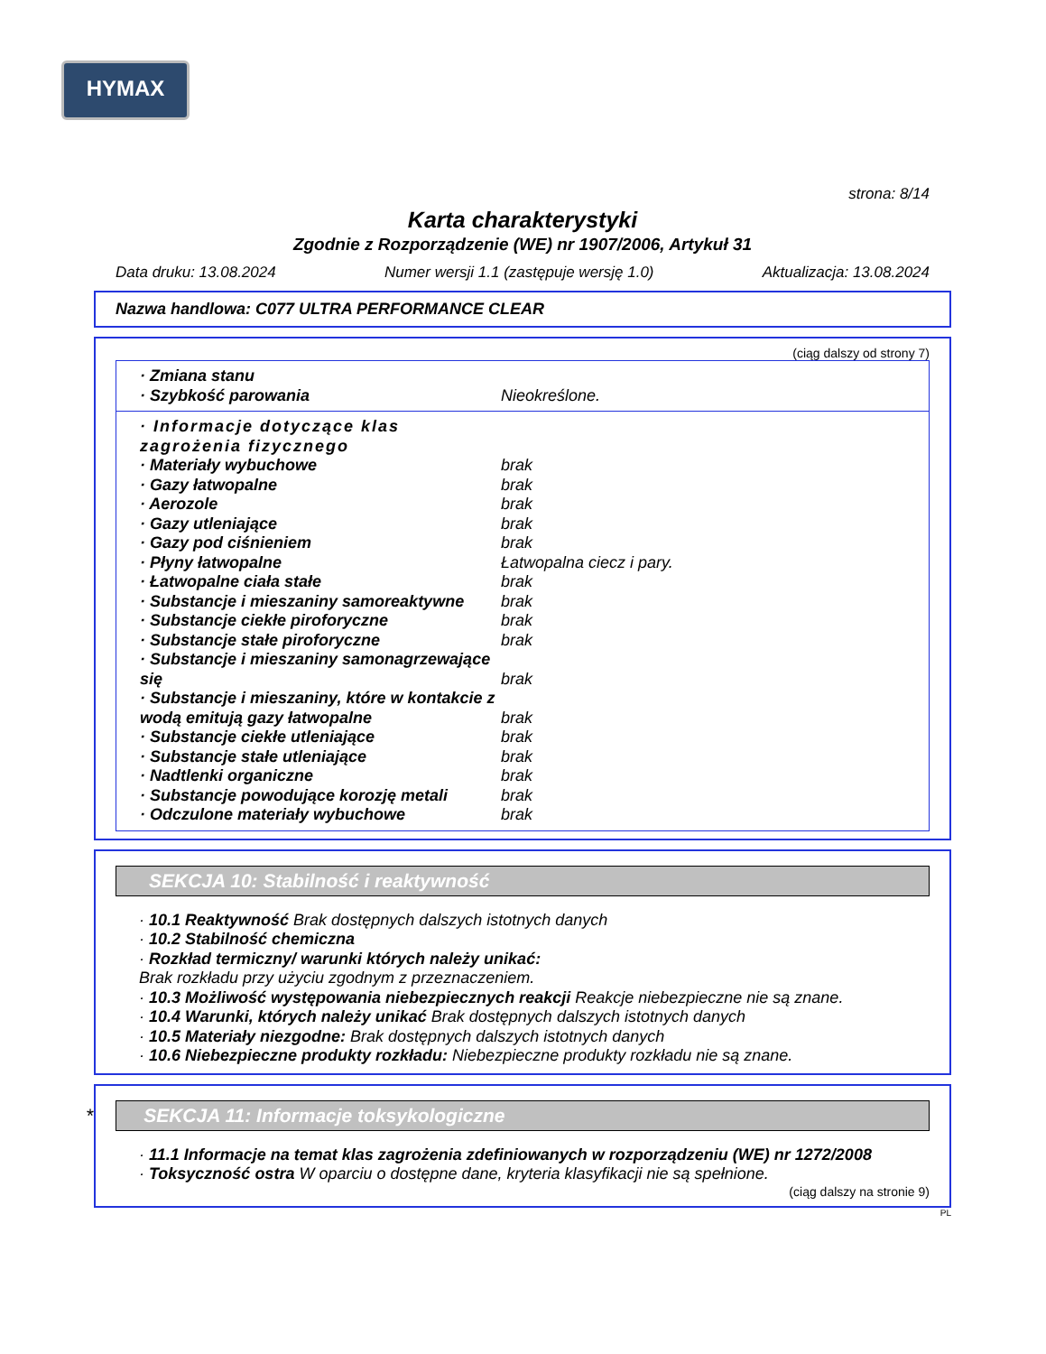HYMAX
strona: 8/14
Karta charakterystyki
Zgodnie z Rozporządzenie (WE) nr 1907/2006, Artykuł 31
Data druku: 13.08.2024 Numer wersji 1.1 (zastępuje wersję 1.0) Aktualizacja: 13.08.2024
Nazwa handlowa: C077 ULTRA PERFORMANCE CLEAR
(ciąg dalszy od strony 7)
· Zmiana stanu
· Szybkość parowania Nieokreślone.
· Informacje dotyczące klas zagrożenia fizycznego
· Materiały wybuchowe brak
· Gazy łatwopalne brak
· Aerozole brak
· Gazy utleniające brak
· Gazy pod ciśnieniem brak
· Płyny łatwopalne Łatwopalna ciecz i pary.
· Łatwopalne ciała stałe brak
· Substancje i mieszaniny samoreaktywne brak
· Substancje ciekłe piroforyczne brak
· Substancje stałe piroforyczne brak
· Substancje i mieszaniny samonagrzewające się brak
· Substancje i mieszaniny, które w kontakcie z wodą emitują gazy łatwopalne brak
· Substancje ciekłe utleniające brak
· Substancje stałe utleniające brak
· Nadtlenki organiczne brak
· Substancje powodujące korozję metali brak
· Odczulone materiały wybuchowe brak
SEKCJA 10: Stabilność i reaktywność
· 10.1 Reaktywność Brak dostępnych dalszych istotnych danych
· 10.2 Stabilność chemiczna
· Rozkład termiczny/ warunki których należy unikać:
Brak rozkładu przy użyciu zgodnym z przeznaczeniem.
· 10.3 Możliwość występowania niebezpiecznych reakcji Reakcje niebezpieczne nie są znane.
· 10.4 Warunki, których należy unikać Brak dostępnych dalszych istotnych danych
· 10.5 Materiały niezgodne: Brak dostępnych dalszych istotnych danych
· 10.6 Niebezpieczne produkty rozkładu: Niebezpieczne produkty rozkładu nie są znane.
* SEKCJA 11: Informacje toksykologiczne
· 11.1 Informacje na temat klas zagrożenia zdefiniowanych w rozporządzeniu (WE) nr 1272/2008
· Toksyczność ostra W oparciu o dostępne dane, kryteria klasyfikacji nie są spełnione.
(ciąg dalszy na stronie 9)
PL